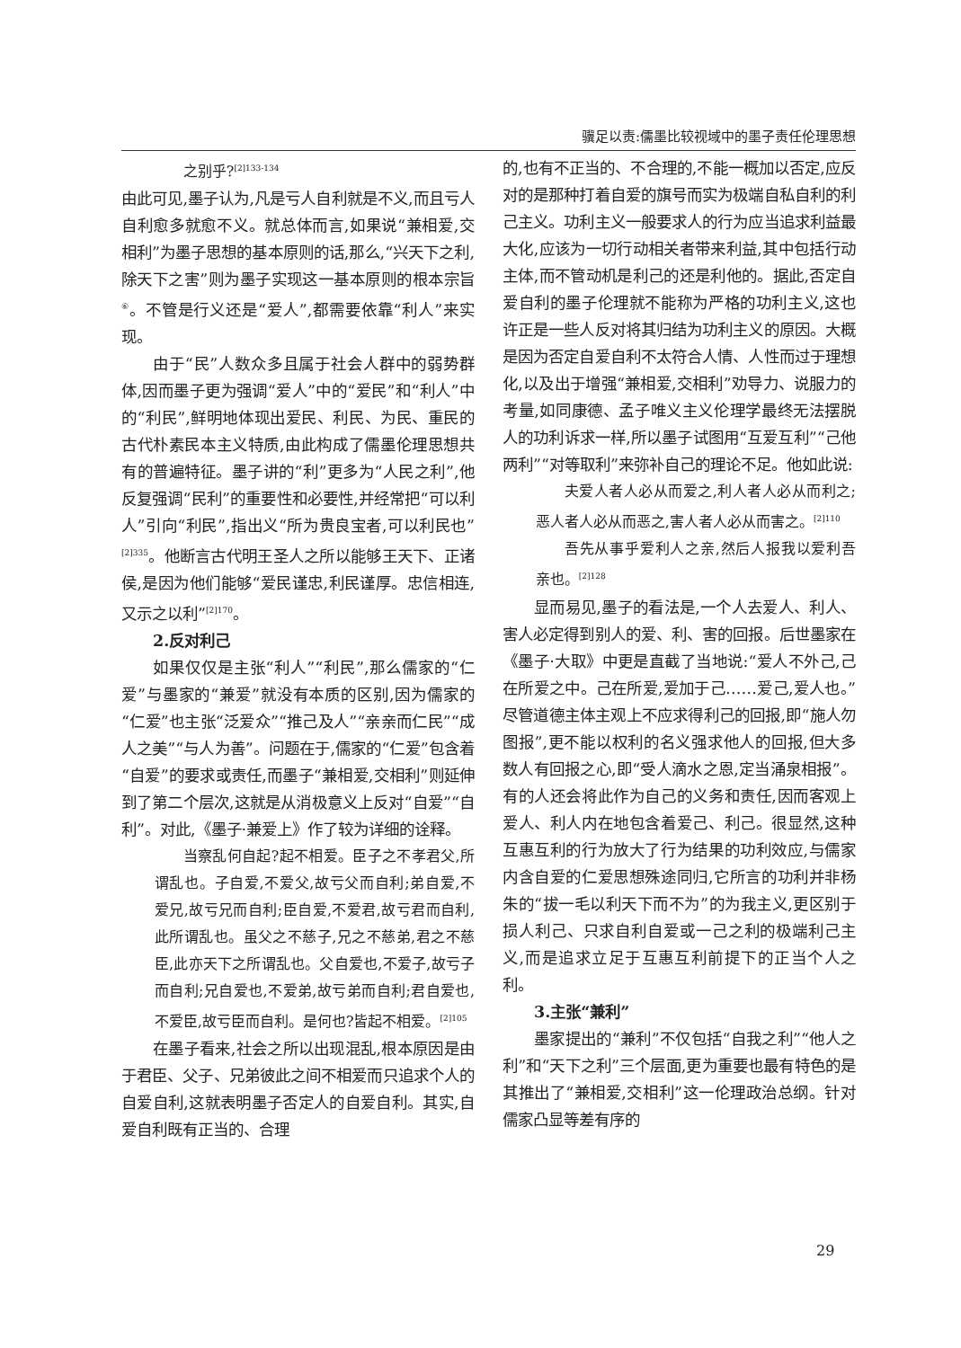骥足以责:儒墨比较视域中的墨子责任伦理思想
之别乎?<sup>[2]133-134</sup>
由此可见,墨子认为,凡是亏人自利就是不义,而且亏人自利愈多就愈不义。就总体而言,如果说“兼相爱,交相利”为墨子思想的基本原则的话,那么,“兴天下之利,除天下之害”则为墨子实现这一基本原则的根本宗旨<sup>⑥</sup>。不管是行义还是“爱人”,都需要依靠“利人”来实现。
由于“民”人数众多且属于社会人群中的弱势群体,因而墨子更为强调“爱人”中的“爱民”和“利人”中的“利民”,鲜明地体现出爱民、利民、为民、重民的古代朴素民本主义特质,由此构成了儒墨伦理思想共有的普遍特征。墨子讲的“利”更多为“人民之利”,他反复强调“民利”的重要性和必要性,并经常把“可以利人”引向“利民”,指出义“所为贵良宝者,可以利民也”<sup>[2]335</sup>。他断言古代明王圣人之所以能够王天下、正诸侯,是因为他们能够“爱民谨忠,利民谨厚。忠信相连,又示之以利”<sup>[2]170</sup>。
2.反对利己
如果仅仅是主张“利人”“利民”,那么儒家的“仁爱”与墨家的“兼爱”就没有本质的区别,因为儒家的“仁爱”也主张“泛爱众”“推己及人”“亲亲而仁民”“成人之美”“与人为善”。问题在于,儒家的“仁爱”包含着“自爱”的要求或责任,而墨子“兼相爱,交相利”则延伸到了第二个层次,这就是从消极意义上反对“自爱”“自利”。对此,《墨子·兼爱上》作了较为详细的诠释。
当察乱何自起?起不相爱。臣子之不孝君父,所谓乱也。子自爱,不爱父,故亏父而自利;弟自爱,不爱兄,故亏兄而自利;臣自爱,不爱君,故亏君而自利,此所谓乱也。虽父之不慈子,兄之不慈弟,君之不慈臣,此亦天下之所谓乱也。父自爱也,不爱子,故亏子而自利;兄自爱也,不爱弟,故亏弟而自利;君自爱也,不爱臣,故亏臣而自利。是何也?皆起不相爱。<sup>[2]105</sup>
在墨子看来,社会之所以出现混乱,根本原因是由于君臣、父子、兄弟彼此之间不相爱而只追求个人的自爱自利,这就表明墨子否定人的自爱自利。其实,自爱自利既有正当的、合理
的,也有不正当的、不合理的,不能一概加以否定,应反对的是那种打着自爱的旗号而实为极端自私自利的利己主义。功利主义一般要求人的行为应当追求利益最大化,应该为一切行动相关者带来利益,其中包括行动主体,而不管动机是利己的还是利他的。据此,否定自爱自利的墨子伦理就不能称为严格的功利主义,这也许正是一些人反对将其归结为功利主义的原因。大概是因为否定自爱自利不太符合人情、人性而过于理想化,以及出于增强“兼相爱,交相利”劝导力、说服力的考量,如同康德、孟子唯义主义伦理学最终无法摆脱人的功利诉求一样,所以墨子试图用“互爱互利”“己他两利”“对等取利”来弥补自己的理论不足。他如此说:
夫爱人者人必从而爱之,利人者人必从而利之;恶人者人必从而恶之,害人者人必从而害之。<sup>[2]110</sup>
吾先从事乎爱利人之亲,然后人报我以爱利吾亲也。<sup>[2]128</sup>
显而易见,墨子的看法是,一个人去爱人、利人、害人必定得到别人的爱、利、害的回报。后世墨家在《墨子·大取》中更是直截了当地说:“爱人不外己,己在所爱之中。己在所爱,爱加于己……爱己,爱人也。”尽管道德主体主观上不应求得利己的回报,即“施人勿图报”,更不能以权利的名义强求他人的回报,但大多数人有回报之心,即“受人滴水之恩,定当涌泉相报”。有的人还会将此作为自己的义务和责任,因而客观上爱人、利人内在地包含着爱己、利己。很显然,这种互惠互利的行为放大了行为结果的功利效应,与儒家内含自爱的仁爱思想殊途同归,它所言的功利并非杨朱的“拔一毛以利天下而不为”的为我主义,更区别于损人利己、只求自利自爱或一己之利的极端利己主义,而是追求立足于互惠互利前提下的正当个人之利。
3.主张“兼利”
墨家提出的“兼利”不仅包括“自我之利”“他人之利”和“天下之利”三个层面,更为重要也最有特色的是其推出了“兼相爱,交相利”这一伦理政治总纲。针对儒家凸显等差有序的
29